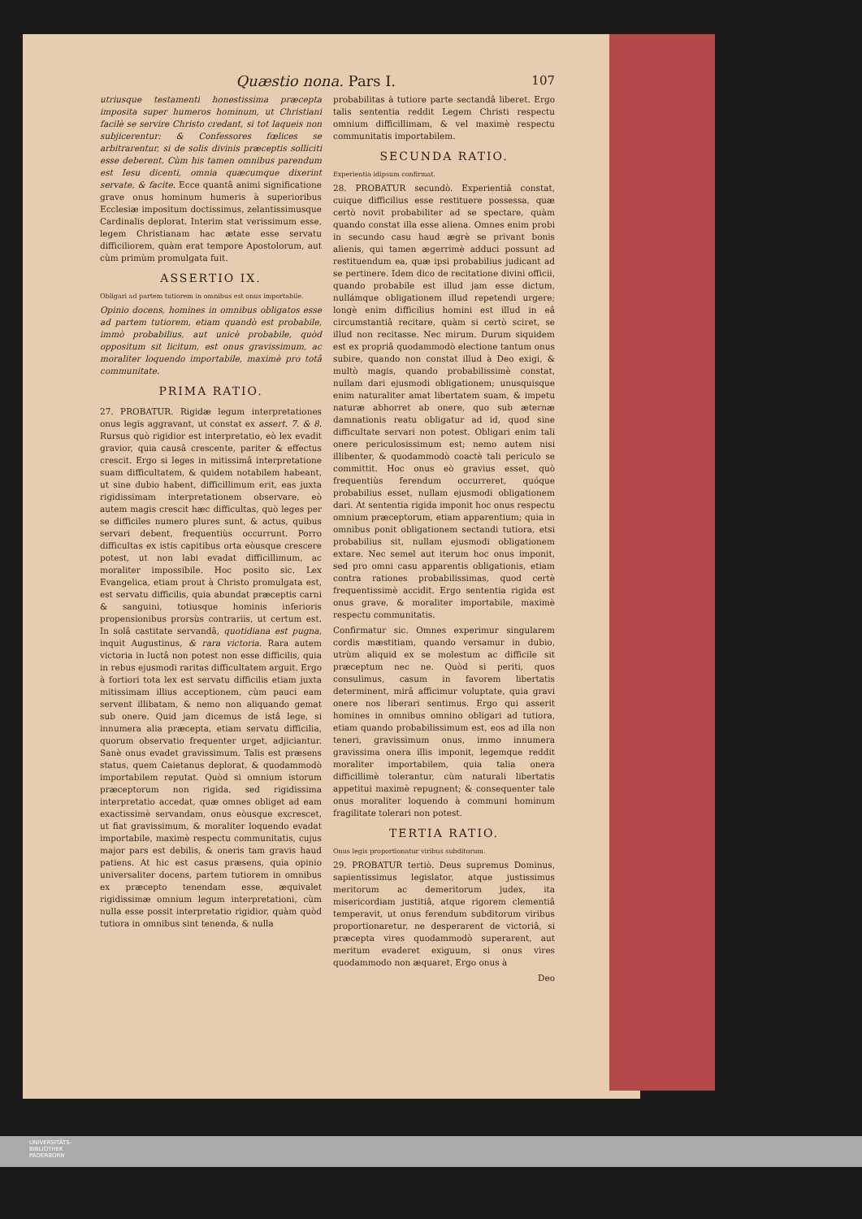Quæstio nona. Pars I. 107
utriusque testamenti honestissima præcepta imposita super humeros hominum, ut Christiani facilè se servire Christo credant, si tot laqueis non subjicerentur: & Confessores fœlices se arbitrarentur, si de solis divinis præceptis solliciti esse deberent. Cùm his tamen omnibus parendum est Iesu dicenti, omnia quæcumque dixerint servate, & facite. Ecce quantâ animi significatione grave onus hominum humeris à superioribus Ecclesiæ impositum doctissimus, zelantissimusque Cardinalis deplorat. Interim stat verissimum esse, legem Christianam hac ætate esse servatu difficiliorem, quàm erat tempore Apostolorum, aut cùm primùm promulgata fuit.
ASSERTIO IX.
Obligari ad partem tutiorem in omnibus est onus importabile.
Opinio docens, homines in omnibus obligatos esse ad partem tutiorem, etiam quandò est probabile, immò probabilius, aut unicè probabile, quòd oppositum sit licitum, est onus gravissimum, ac moraliter loquendo importabile, maximè pro totâ communitate.
PRIMA RATIO.
27. PROBATUR. Rigidæ legum interpretationes onus legis aggravant, ut constat ex assert. 7. & 8. Rursus quò rigidior est interpretatio, eò lex evadit gravior, quia causâ crescente, pariter & effectus crescit. Ergo si leges in mitissimâ interpretatione suam difficultatem, & quidem notabilem habeant, ut sine dubio habent, difficillimum erit, eas juxta rigidissimam interpretationem observare, eò autem magis crescit hæc difficultas, quò leges per se difficiles numero plures sunt, & actus, quibus servari debent, frequentiùs occurrunt. Porro difficultas ex istis capitibus orta eòusque crescere potest, ut non labi evadat difficillimum, ac moraliter impossibile. Hoc posito sic. Lex Evangelica, etiam prout à Christo promulgata est, est servatu difficilis, quia abundat præceptis carni & sanguini, totiusque hominis inferioris propensionibus prorsùs contrariis, ut certum est. In solâ castitate servandâ, quotidiana est pugna, inquit Augustinus, & rara victoria. Rara autem victoria in luctâ non potest non esse difficilis, quia in rebus ejusmodi raritas difficultatem arguit. Ergo à fortiori tota lex est servatu difficilis etiam juxta mitissimam illius acceptionem, cùm pauci eam servent illibatam, & nemo non aliquando gemat sub onere. Quid jam dicemus de istâ lege, si innumera alia præcepta, etiam servatu difficilia, quorum observatio frequenter urget, adjiciantur. Sanè onus evadet gravissimum. Talis est præsens status, quem Caietanus deplorat, & quodammodò importabilem reputat. Quòd si omnium istorum præceptorum non rigida, sed rigidissima interpretatio accedat, quæ omnes obliget ad eam exactissimè servandam, onus eòusque excrescet, ut fiat gravissimum, & moraliter loquendo evadat importabile, maximè respectu communitatis, cujus major pars est debilis, & oneris tam gravis haud patiens. At hic est casus præsens, quia opinio universaliter docens, partem tutiorem in omnibus ex præcepto tenendam esse, æquivalet rigidissimæ omnium legum interpretationi, cùm nulla esse possit interpretatio rigidior, quàm quòd tutiora in omnibus sint tenenda, & nulla
probabilitas à tutiore parte sectandâ liberet. Ergo talis sententia reddit Legem Christi respectu omnium difficillimam, & vel maximè respectu communitatis importabilem.
SECUNDA RATIO.
Experientia idipsum confirmat.
28. PROBATUR secundò. Experientiâ constat, cuique difficilius esse restituere possessa, quæ certò novit probabiliter ad se spectare, quàm quando constat illa esse aliena. Omnes enim probi in secundo casu haud ægrè se privant bonis alienis, qui tamen ægerrimè adduci possunt ad restituendum ea, quæ ipsi probabilius judicant ad se pertinere. Idem dico de recitatione divini officii, quando probabile est illud jam esse dictum, nullámque obligationem illud repetendi urgere; longè enim difficilius homini est illud in eâ circumstantiâ recitare, quàm si certò sciret, se illud non recitasse. Nec mirum. Durum siquidem est ex propriâ quodammodò electione tantum onus subire, quando non constat illud à Deo exigi, & multò magis, quando probabilissimè constat, nullam dari ejusmodi obligationem; unusquisque enim naturaliter amat libertatem suam, & impetu naturæ abhorret ab onere, quo sub æternæ damnationis reatu obligatur ad id, quod sine difficultate servari non potest. Obligari enim tali onere periculosissimum est; nemo autem nisi illibenter, & quodammodò coactè tali periculo se committit. Hoc onus eò gravius esset, quò frequentiùs ferendum occurreret, quóque probabilius esset, nullam ejusmodi obligationem dari. At sententia rigida imponit hoc onus respectu omnium præceptorum, etiam apparentium; quia in omnibus ponit obligationem sectandi tutiora, etsi probabilius sit, nullam ejusmodi obligationem extare. Nec semel aut iterum hoc onus imponit, sed pro omni casu apparentis obligationis, etiam contra rationes probabilissimas, quod certè frequentissimè accidit. Ergo sententia rigida est onus grave, & moraliter importabile, maximè respectu communitatis.
Confirmatur sic. Omnes experimur singularem cordis mæstitiam, quando versamur in dubio, utrùm aliquid ex se molestum ac difficile sit præceptum nec ne. Quòd si periti, quos consulimus, casum in favorem libertatis determinent, mirâ afficimur voluptate, quia gravi onere nos liberari sentimus. Ergo qui asserit homines in omnibus omnino obligari ad tutiora, etiam quando probabilissimum est, eos ad illa non teneri, gravissimum onus, immo innumera gravissima onera illis imponit, legemque reddit moraliter importabilem, quia talia onera difficillimè tolerantur, cùm naturali libertatis appetitui maximè repugnent; & consequenter tale onus moraliter loquendo à communi hominum fragilitate tolerari non potest.
TERTIA RATIO.
Onus legis proportionatur viribus subditorum.
29. PROBATUR tertiò. Deus supremus Dominus, sapientissimus legislator, atque justissimus meritorum ac demeritorum judex, ita misericordiam justitiâ, atque rigorem clementiâ temperavit, ut onus ferendum subditorum viribus proportionaretur, ne desperarent de victoriâ, si præcepta vires quodammodò superarent, aut meritum evaderet exiguum, si onus vires quodammodo non æquaret. Ergo onus à
Deo
UNIVERSITÄTS-
BIBLIOTHEK
PADERBORN